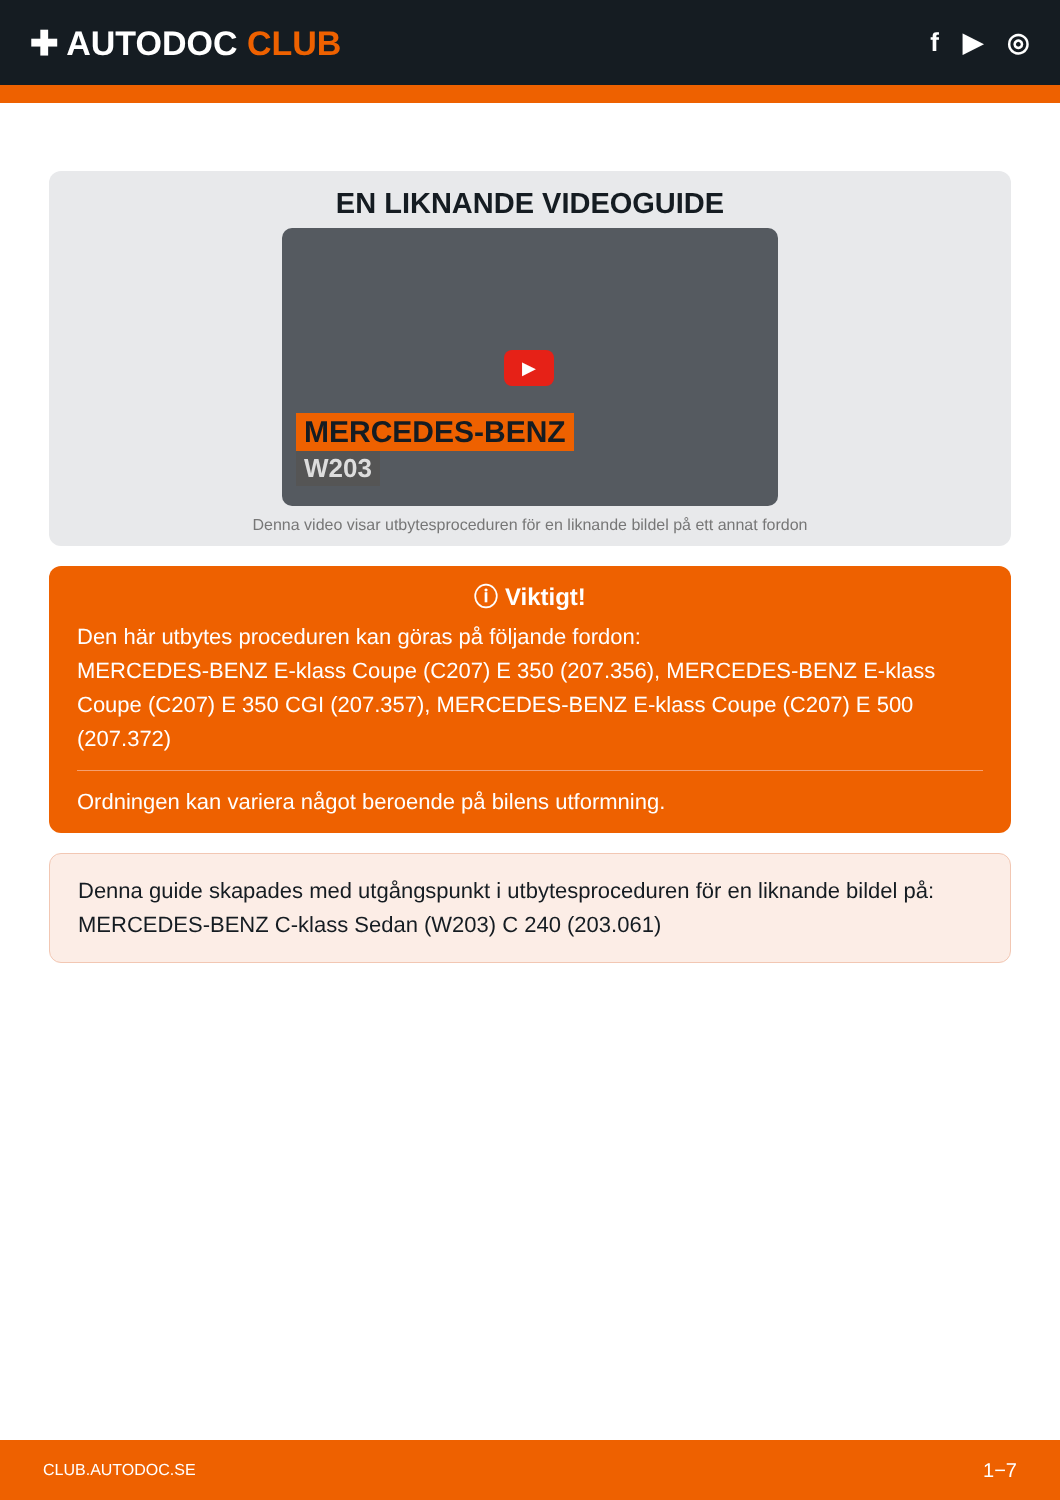✚ AUTODOC CLUB
f ▶ ◎
EN LIKNANDE VIDEOGUIDE
▶
MERCEDES-BENZ
W203
Denna video visar utbytesproceduren för en liknande bildel på ett annat fordon
ⓘ Viktigt!
Den här utbytes proceduren kan göras på följande fordon:
MERCEDES-BENZ E-klass Coupe (C207) E 350 (207.356), MERCEDES-BENZ E-klass Coupe (C207) E 350 CGI (207.357), MERCEDES-BENZ E-klass Coupe (C207) E 500 (207.372)
Ordningen kan variera något beroende på bilens utformning.
Denna guide skapades med utgångspunkt i utbytesproceduren för en liknande bildel på: MERCEDES-BENZ C-klass Sedan (W203) C 240 (203.061)
CLUB.AUTODOC.SE 1−7